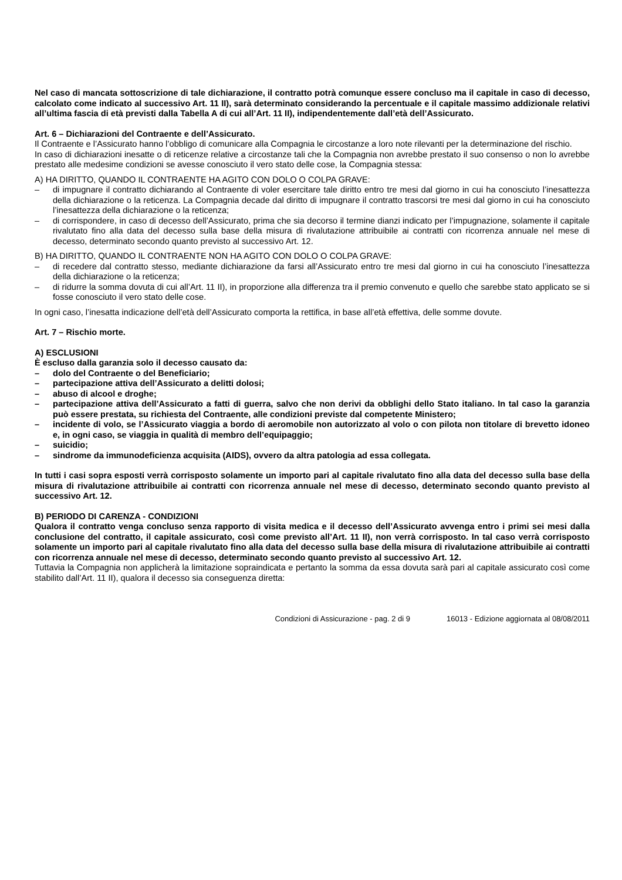Nel caso di mancata sottoscrizione di tale dichiarazione, il contratto potrà comunque essere concluso ma il capitale in caso di decesso, calcolato come indicato al successivo Art. 11 II), sarà determinato considerando la percentuale e il capitale massimo addizionale relativi all’ultima fascia di età previsti dalla Tabella A di cui all’Art. 11 II), indipendentemente dall’età dell’Assicurato.
Art. 6 – Dichiarazioni del Contraente e dell’Assicurato.
Il Contraente e l’Assicurato hanno l’obbligo di comunicare alla Compagnia le circostanze a loro note rilevanti per la determinazione del rischio.
In caso di dichiarazioni inesatte o di reticenze relative a circostanze tali che la Compagnia non avrebbe prestato il suo consenso o non lo avrebbe prestato alle medesime condizioni se avesse conosciuto il vero stato delle cose, la Compagnia stessa:
A) HA DIRITTO, QUANDO IL CONTRAENTE HA AGITO CON DOLO O COLPA GRAVE:
– di impugnare il contratto dichiarando al Contraente di voler esercitare tale diritto entro tre mesi dal giorno in cui ha conosciuto l’inesattezza della dichiarazione o la reticenza. La Compagnia decade dal diritto di impugnare il contratto trascorsi tre mesi dal giorno in cui ha conosciuto l’inesattezza della dichiarazione o la reticenza;
– di corrispondere, in caso di decesso dell’Assicurato, prima che sia decorso il termine dianzi indicato per l’impugnazione, solamente il capitale rivalutato fino alla data del decesso sulla base della misura di rivalutazione attribuibile ai contratti con ricorrenza annuale nel mese di decesso, determinato secondo quanto previsto al successivo Art. 12.
B) HA DIRITTO, QUANDO IL CONTRAENTE NON HA AGITO CON DOLO O COLPA GRAVE:
– di recedere dal contratto stesso, mediante dichiarazione da farsi all’Assicurato entro tre mesi dal giorno in cui ha conosciuto l’inesattezza della dichiarazione o la reticenza;
– di ridurre la somma dovuta di cui all’Art. 11 II), in proporzione alla differenza tra il premio convenuto e quello che sarebbe stato applicato se si fosse conosciuto il vero stato delle cose.
In ogni caso, l’inesatta indicazione dell’età dell’Assicurato comporta la rettifica, in base all’età effettiva, delle somme dovute.
Art. 7 – Rischio morte.
A) ESCLUSIONI
È escluso dalla garanzia solo il decesso causato da:
– dolo del Contraente o del Beneficiario;
– partecipazione attiva dell’Assicurato a delitti dolosi;
– abuso di alcool e droghe;
– partecipazione attiva dell’Assicurato a fatti di guerra, salvo che non derivi da obblighi dello Stato italiano. In tal caso la garanzia può essere prestata, su richiesta del Contraente, alle condizioni previste dal competente Ministero;
– incidente di volo, se l’Assicurato viaggia a bordo di aeromobile non autorizzato al volo o con pilota non titolare di brevetto idoneo e, in ogni caso, se viaggia in qualità di membro dell’equipaggio;
– suicidio;
– sindrome da immunodeficienza acquisita (AIDS), ovvero da altra patologia ad essa collegata.
In tutti i casi sopra esposti verrà corrisposto solamente un importo pari al capitale rivalutato fino alla data del decesso sulla base della misura di rivalutazione attribuibile ai contratti con ricorrenza annuale nel mese di decesso, determinato secondo quanto previsto al successivo Art. 12.
B) PERIODO DI CARENZA - CONDIZIONI
Qualora il contratto venga concluso senza rapporto di visita medica e il decesso dell’Assicurato avvenga entro i primi sei mesi dalla conclusione del contratto, il capitale assicurato, così come previsto all’Art. 11 II), non verrà corrisposto. In tal caso verrà corrisposto solamente un importo pari al capitale rivalutato fino alla data del decesso sulla base della misura di rivalutazione attribuibile ai contratti con ricorrenza annuale nel mese di decesso, determinato secondo quanto previsto al successivo Art. 12.
Tuttavia la Compagnia non applicherà la limitazione sopraindicata e pertanto la somma da essa dovuta sarà pari al capitale assicurato così come stabilito dall’Art. 11 II), qualora il decesso sia conseguenza diretta:
Condizioni di Assicurazione - pag. 2 di 9 16013 - Edizione aggiornata al 08/08/2011